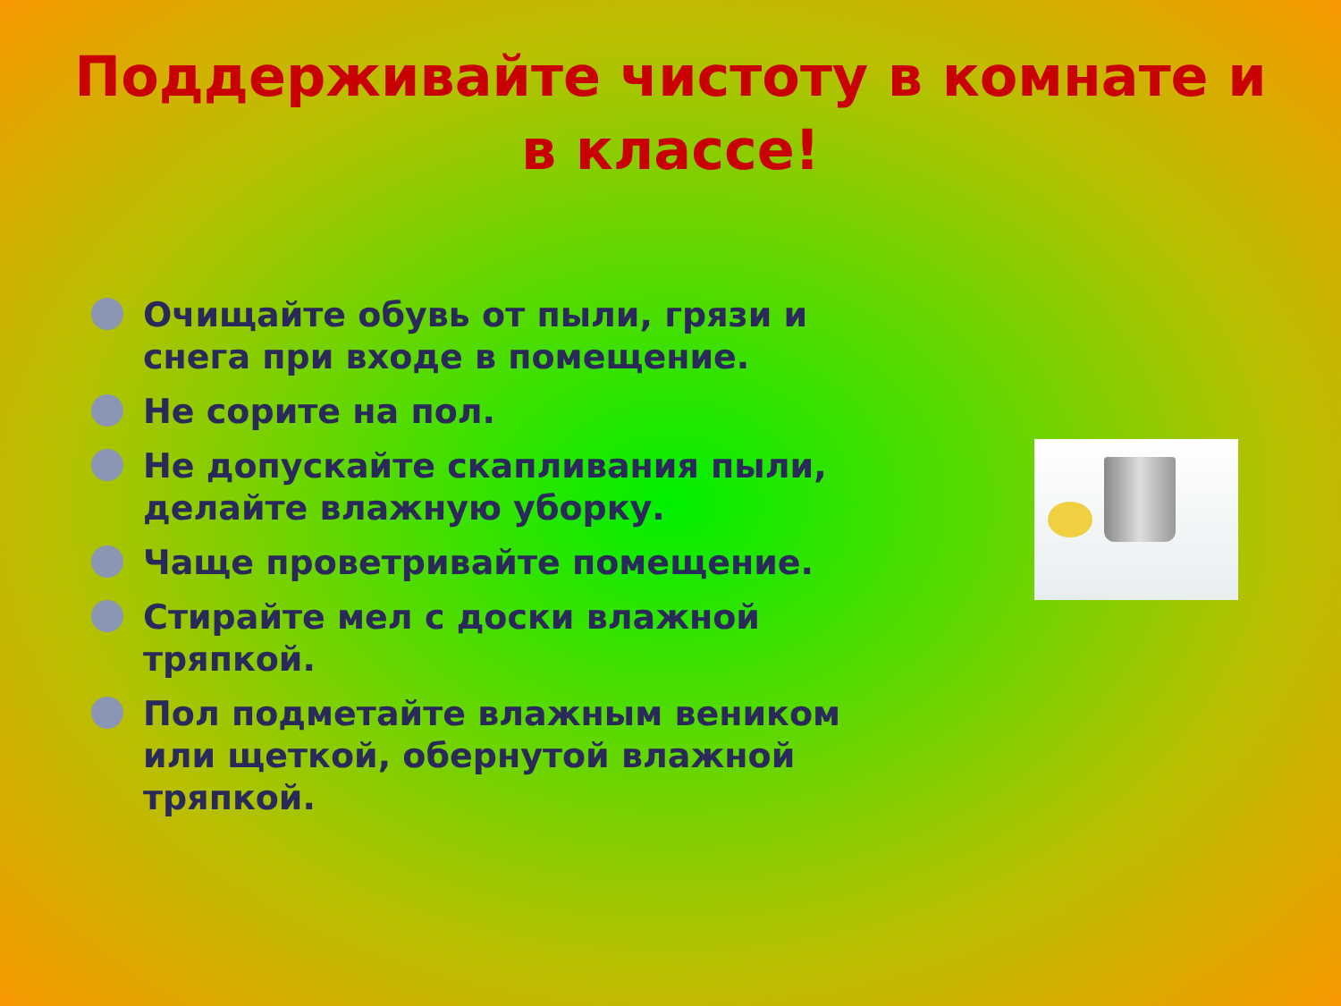Поддерживайте чистоту в комнате и
в классе!
Очищайте обувь от пыли, грязи и снега при входе в помещение.
Не сорите на пол.
Не допускайте скапливания пыли, делайте влажную уборку.
Чаще проветривайте помещение.
Стирайте мел с доски влажной тряпкой.
Пол подметайте влажным веником или щеткой, обернутой влажной тряпкой.